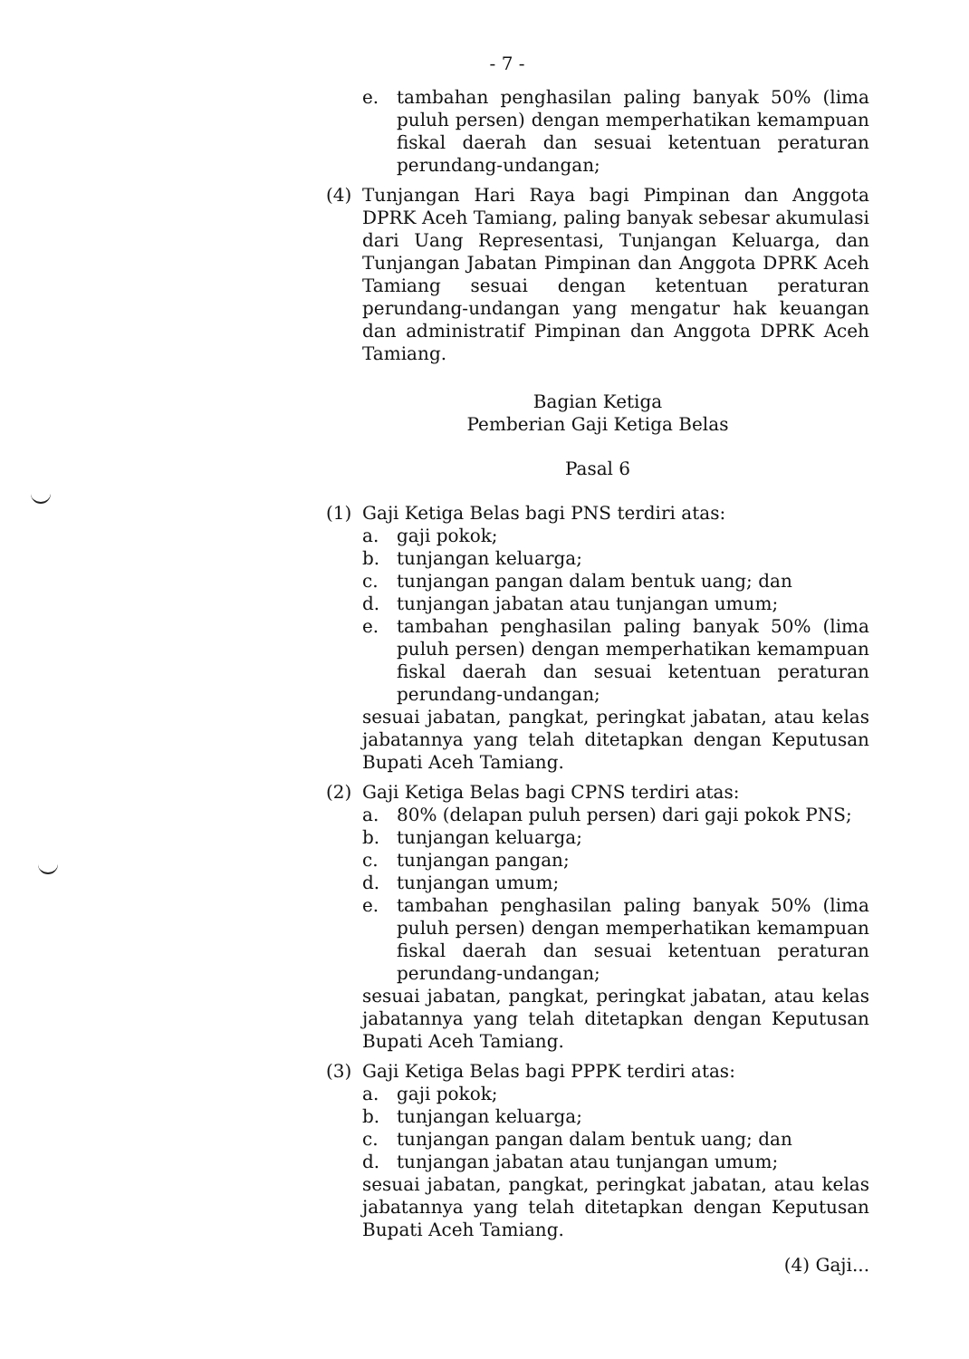- 7 -
e. tambahan penghasilan paling banyak 50% (lima puluh persen) dengan memperhatikan kemampuan fiskal daerah dan sesuai ketentuan peraturan perundang-undangan;
(4) Tunjangan Hari Raya bagi Pimpinan dan Anggota DPRK Aceh Tamiang, paling banyak sebesar akumulasi dari Uang Representasi, Tunjangan Keluarga, dan Tunjangan Jabatan Pimpinan dan Anggota DPRK Aceh Tamiang sesuai dengan ketentuan peraturan perundang-undangan yang mengatur hak keuangan dan administratif Pimpinan dan Anggota DPRK Aceh Tamiang.
Bagian Ketiga
Pemberian Gaji Ketiga Belas
Pasal 6
(1) Gaji Ketiga Belas bagi PNS terdiri atas:
a. gaji pokok;
b. tunjangan keluarga;
c. tunjangan pangan dalam bentuk uang; dan
d. tunjangan jabatan atau tunjangan umum;
e. tambahan penghasilan paling banyak 50% (lima puluh persen) dengan memperhatikan kemampuan fiskal daerah dan sesuai ketentuan peraturan perundang-undangan;
sesuai jabatan, pangkat, peringkat jabatan, atau kelas jabatannya yang telah ditetapkan dengan Keputusan Bupati Aceh Tamiang.
(2) Gaji Ketiga Belas bagi CPNS terdiri atas:
a. 80% (delapan puluh persen) dari gaji pokok PNS;
b. tunjangan keluarga;
c. tunjangan pangan;
d. tunjangan umum;
e. tambahan penghasilan paling banyak 50% (lima puluh persen) dengan memperhatikan kemampuan fiskal daerah dan sesuai ketentuan peraturan perundang-undangan;
sesuai jabatan, pangkat, peringkat jabatan, atau kelas jabatannya yang telah ditetapkan dengan Keputusan Bupati Aceh Tamiang.
(3) Gaji Ketiga Belas bagi PPPK terdiri atas:
a. gaji pokok;
b. tunjangan keluarga;
c. tunjangan pangan dalam bentuk uang; dan
d. tunjangan jabatan atau tunjangan umum;
sesuai jabatan, pangkat, peringkat jabatan, atau kelas jabatannya yang telah ditetapkan dengan Keputusan Bupati Aceh Tamiang.
(4) Gaji...